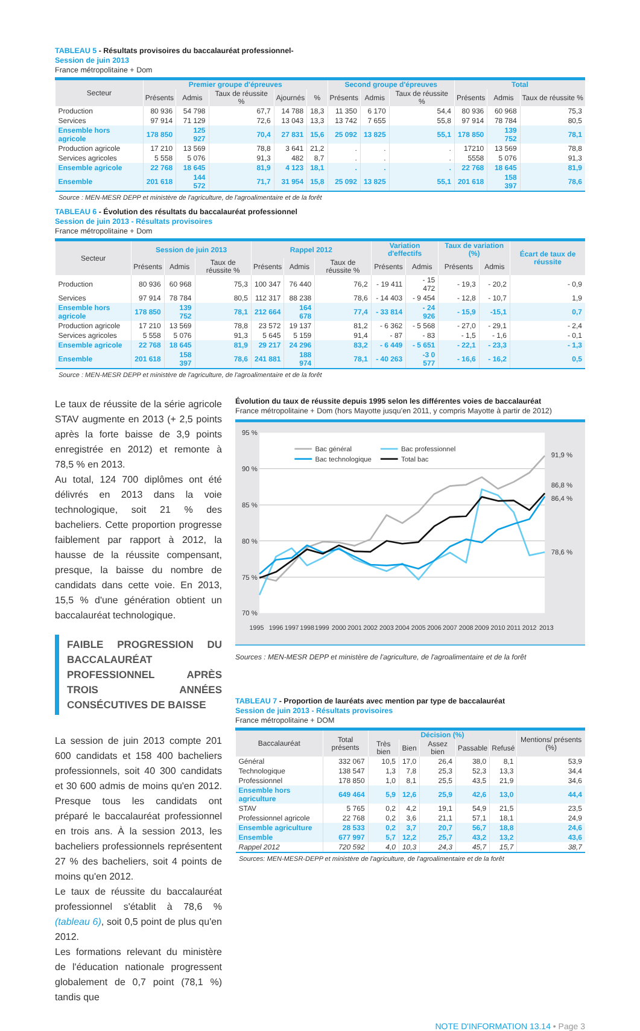TABLEAU 5 - Résultats provisoires du baccalauréat professionnel-
Session de juin 2013
France métropolitaine + Dom
| Secteur | Premier groupe d'épreuves | | | | | Second groupe d'épreuves | | | Total | | |
| --- | --- | --- | --- | --- | --- | --- | --- | --- | --- | --- | --- |
| | Présents | Admis | Taux de réussite % | Ajournés | % | Présents | Admis | Taux de réussite % | Présents | Admis | Taux de réussite % |
| Production | 80 936 | 54 798 | 67,7 | 14 788 | 18,3 | 11 350 | 6 170 | 54,4 | 80 936 | 60 968 | 75,3 |
| Services | 97 914 | 71 129 | 72,6 | 13 043 | 13,3 | 13 742 | 7 655 | 55,8 | 97 914 | 78 784 | 80,5 |
| Ensemble hors agricole | 178 850 | 125 927 | 70,4 | 27 831 | 15,6 | 25 092 | 13 825 | 55,1 | 178 850 | 139 752 | 78,1 |
| Production agricole | 17 210 | 13 569 | 78,8 | 3 641 | 21,2 | . | . | . | 17210 | 13 569 | 78,8 |
| Services agricoles | 5 558 | 5 076 | 91,3 | 482 | 8,7 | . | . | . | 5558 | 5 076 | 91,3 |
| Ensemble agricole | 22 768 | 18 645 | 81,9 | 4 123 | 18,1 | . | . | . | 22 768 | 18 645 | 81,9 |
| Ensemble | 201 618 | 144 572 | 71,7 | 31 954 | 15,8 | 25 092 | 13 825 | 55,1 | 201 618 | 158 397 | 78,6 |
Source : MEN-MESR DEPP et ministère de l'agriculture, de l'agroalimentaire et de la forêt
TABLEAU 6 - Évolution des résultats du baccalauréat professionnel
Session de juin 2013 - Résultats provisoires
France métropolitaine + Dom
| Secteur | Session de juin 2013 | | | Rappel 2012 | | | Variation d'effectifs | | Taux de variation (%) | | Écart de taux de réussite |
| --- | --- | --- | --- | --- | --- | --- | --- | --- | --- | --- | --- |
| | Présents | Admis | Taux de réussite % | Présents | Admis | Taux de réussite % | Présents | Admis | Présents | Admis | |
| Production | 80 936 | 60 968 | 75,3 | 100 347 | 76 440 | 76,2 | - 19 411 | - 15 472 | - 19,3 | - 20,2 | - 0,9 |
| Services | 97 914 | 78 784 | 80,5 | 112 317 | 88 238 | 78,6 | - 14 403 | - 9 454 | - 12,8 | - 10,7 | 1,9 |
| Ensemble hors agricole | 178 850 | 139 752 | 78,1 | 212 664 | 164 678 | 77,4 | - 33 814 | - 24 926 | - 15,9 | -15,1 | 0,7 |
| Production agricole | 17 210 | 13 569 | 78,8 | 23 572 | 19 137 | 81,2 | - 6 362 | - 5 568 | - 27,0 | - 29,1 | - 2,4 |
| Services agricoles | 5 558 | 5 076 | 91,3 | 5 645 | 5 159 | 91,4 | - 87 | - 83 | - 1,5 | - 1,6 | - 0,1 |
| Ensemble agricole | 22 768 | 18 645 | 81,9 | 29 217 | 24 296 | 83,2 | - 6 449 | - 5 651 | - 22,1 | - 23,3 | - 1,3 |
| Ensemble | 201 618 | 158 397 | 78,6 | 241 881 | 188 974 | 78,1 | - 40 263 | -3 0 577 | - 16,6 | - 16,2 | 0,5 |
Source : MEN-MESR DEPP et ministère de l'agriculture, de l'agroalimentaire et de la forêt
Le taux de réussite de la série agricole STAV augmente en 2013 (+ 2,5 points après la forte baisse de 3,9 points enregistrée en 2012) et remonte à 78,5 % en 2013.
Au total, 124 700 diplômes ont été délivrés en 2013 dans la voie technologique, soit 21 % des bacheliers. Cette proportion progresse faiblement par rapport à 2012, la hausse de la réussite compensant, presque, la baisse du nombre de candidats dans cette voie. En 2013, 15,5 % d'une génération obtient un baccalauréat technologique.
FAIBLE PROGRESSION DU BACCALAURÉAT PROFESSIONNEL APRÈS TROIS ANNÉES CONSÉCUTIVES DE BAISSE
La session de juin 2013 compte 201 600 candidats et 158 400 bacheliers professionnels, soit 40 300 candidats et 30 600 admis de moins qu'en 2012. Presque tous les candidats ont préparé le baccalauréat professionnel en trois ans. À la session 2013, les bacheliers professionnels représentent 27 % des bacheliers, soit 4 points de moins qu'en 2012.
Le taux de réussite du baccalauréat professionnel s'établit à 78,6 % (tableau 6), soit 0,5 point de plus qu'en 2012.
Les formations relevant du ministère de l'éducation nationale progressent globalement de 0,7 point (78,1 %) tandis que
Évolution du taux de réussite depuis 1995 selon les différentes voies de baccalauréat
France métropolitaine + Dom (hors Mayotte jusqu'en 2011, y compris Mayotte à partir de 2012)
95 %
90 %
85 %
80 %
75 %
70 %
1995
1996
1997
1998
1999
2000
2001
2002
2003
2004
2005
2006
2007
2008
2009
2010
2011
2012
2013
Bac général
Bac technologique
Bac professionnel
Total bac
91,9 %
86,8 %
86,4 %
78,6 %
Sources : MEN-MESR DEPP et ministère de l'agriculture, de l'agroalimentaire et de la forêt
TABLEAU 7 - Proportion de lauréats avec mention par type de baccalauréat
Session de juin 2013 - Résultats provisoires
France métropolitaine + DOM
| Baccalauréat | Total présents | Décision (%) | | | | | Mentions/ présents (%) |
| --- | --- | --- | --- | --- | --- | --- | --- |
| | | Très bien | Bien | Assez bien | Passable | Refusé | |
| Général | 332 067 | 10,5 | 17,0 | 26,4 | 38,0 | 8,1 | 53,9 |
| Technologique | 138 547 | 1,3 | 7,8 | 25,3 | 52,3 | 13,3 | 34,4 |
| Professionnel | 178 850 | 1,0 | 8,1 | 25,5 | 43,5 | 21,9 | 34,6 |
| Ensemble hors agriculture | 649 464 | 5,9 | 12,6 | 25,9 | 42,6 | 13,0 | 44,4 |
| STAV | 5 765 | 0,2 | 4,2 | 19,1 | 54,9 | 21,5 | 23,5 |
| Professionnel agricole | 22 768 | 0,2 | 3,6 | 21,1 | 57,1 | 18,1 | 24,9 |
| Ensemble agriculture | 28 533 | 0,2 | 3,7 | 20,7 | 56,7 | 18,8 | 24,6 |
| Ensemble | 677 997 | 5,7 | 12,2 | 25,7 | 43,2 | 13,2 | 43,6 |
| Rappel 2012 | 720 592 | 4,0 | 10,3 | 24,3 | 45,7 | 15,7 | 38,7 |
Sources: MEN-MESR-DEPP et ministère de l'agriculture, de l'agroalimentaire et de la forêt
NOTE D'INFORMATION 13.14 • Page 3